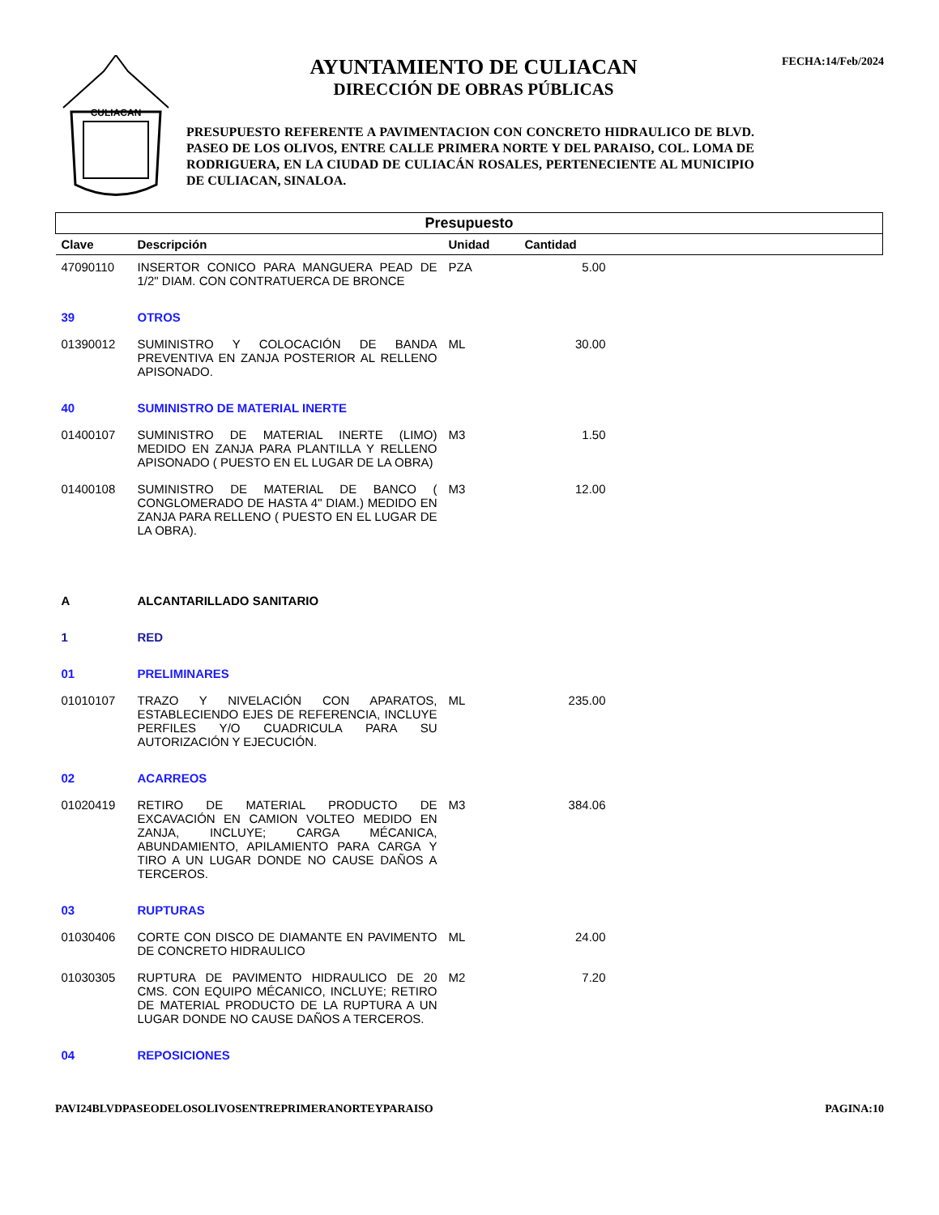CULIACAN
AYUNTAMIENTO DE CULIACAN
DIRECCIÓN DE OBRAS PÚBLICAS
PRESUPUESTO REFERENTE A PAVIMENTACION CON CONCRETO HIDRAULICO DE BLVD. PASEO DE LOS OLIVOS, ENTRE CALLE PRIMERA NORTE Y DEL PARAISO, COL. LOMA DE RODRIGUERA, EN LA CIUDAD DE CULIACÁN ROSALES, PERTENECIENTE AL MUNICIPIO DE CULIACAN, SINALOA.
FECHA:14/Feb/2024
| Presupuesto | | | | |
| Clave | Descripción | Unidad | Cantidad | |
| 47090110 | INSERTOR CONICO PARA MANGUERA PEAD DE 1/2" DIAM. CON CONTRATUERCA DE BRONCE | PZA | 5.00 | |
| 39 | OTROS | | | |
| 01390012 | SUMINISTRO Y COLOCACIÓN DE BANDA PREVENTIVA EN ZANJA POSTERIOR AL RELLENO APISONADO. | ML | 30.00 | |
| 40 | SUMINISTRO DE MATERIAL INERTE | | | |
| 01400107 | SUMINISTRO DE MATERIAL INERTE (LIMO) MEDIDO EN ZANJA PARA PLANTILLA Y RELLENO APISONADO ( PUESTO EN EL LUGAR DE LA OBRA) | M3 | 1.50 | |
| 01400108 | SUMINISTRO DE MATERIAL DE BANCO ( CONGLOMERADO DE HASTA 4" DIAM.) MEDIDO EN ZANJA PARA RELLENO ( PUESTO EN EL LUGAR DE LA OBRA). | M3 | 12.00 | |
| A | ALCANTARILLADO SANITARIO | | | |
| 1 | RED | | | |
| 01 | PRELIMINARES | | | |
| 01010107 | TRAZO Y NIVELACIÓN CON APARATOS, ESTABLECIENDO EJES DE REFERENCIA, INCLUYE PERFILES Y/O CUADRICULA PARA SU AUTORIZACIÓN Y EJECUCIÓN. | ML | 235.00 | |
| 02 | ACARREOS | | | |
| 01020419 | RETIRO DE MATERIAL PRODUCTO DE EXCAVACIÓN EN CAMION VOLTEO MEDIDO EN ZANJA, INCLUYE; CARGA MÉCANICA, ABUNDAMIENTO, APILAMIENTO PARA CARGA Y TIRO A UN LUGAR DONDE NO CAUSE DAÑOS A TERCEROS. | M3 | 384.06 | |
| 03 | RUPTURAS | | | |
| 01030406 | CORTE CON DISCO DE DIAMANTE EN PAVIMENTO DE CONCRETO HIDRAULICO | ML | 24.00 | |
| 01030305 | RUPTURA DE PAVIMENTO HIDRAULICO DE 20 CMS. CON EQUIPO MÉCANICO, INCLUYE; RETIRO DE MATERIAL PRODUCTO DE LA RUPTURA A UN LUGAR DONDE NO CAUSE DAÑOS A TERCEROS. | M2 | 7.20 | |
| 04 | REPOSICIONES | | | |
PAVI24BLVDPASEODELOSOLIVOSENTREPRIMERANORTEYPARAISO PAGINA:10